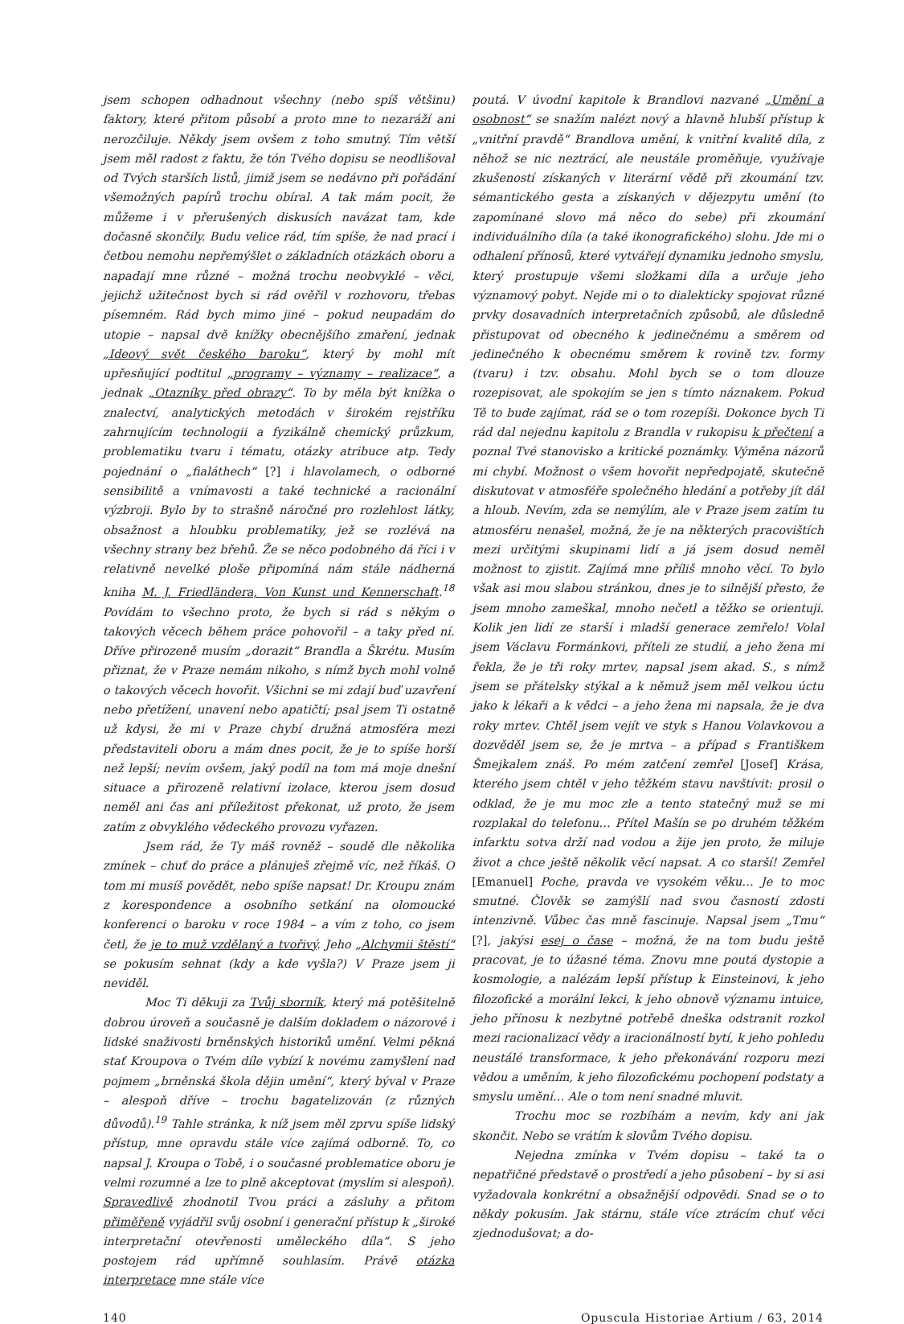jsem schopen odhadnout všechny (nebo spíš většinu) faktory, které přitom působí a proto mne to nezaráží ani nerozčiluje. Někdy jsem ovšem z toho smutný. Tím větší jsem měl radost z faktu, že tón Tvého dopisu se neodlišoval od Tvých starších listů, jimiž jsem se nedávno při pořádání všemožných papírů trochu obíral. A tak mám pocit, že můžeme i v přerušených diskusích navázat tam, kde dočasně skončily. Budu velice rád, tím spíše, že nad prací i četbou nemohu nepřemýšlet o základních otázkách oboru a napadají mne různé – možná trochu neobvyklé – věci, jejichž užitečnost bych si rád ověřil v rozhovoru, třebas písemném. Rád bych mimo jiné – pokud neupadám do utopie – napsal dvě knížky obecnějšího zmaření, jednak „Ideový svět českého baroku“, který by mohl mít upřesňující podtitul „programy – významy – realizace“, a jednak „Otazníky před obrazy“. To by měla být knížka o znalectví, analytických metodách v širokém rejstříku zahrnujícím technologii a fyzikálně chemický průzkum, problematiku tvaru i tématu, otázky atribuce atp. Tedy pojednání o „fialáthech“ [?] i hlavolamech, o odborné sensibilitě a vnímavosti a také technické a racionální výzbroji. Bylo by to strašně náročné pro rozlehlost látky, obsažnost a hloubku problematiky, jež se rozlévá na všechny strany bez břehů. Že se něco podobného dá říci i v relativně nevelké ploše připomíná nám stále nádherná kniha M. J. Friedländera, Von Kunst und Kennerschaft.<sup>18</sup> Povídám to všechno proto, že bych si rád s někým o takových věcech během práce pohovořil – a taky před ní. Dříve přirozeně musím „dorazit“ Brandla a Škrétu. Musím přiznat, že v Praze nemám nikoho, s nímž bych mohl volně o takových věcech hovořit. Všichni se mi zdají buď uzavření nebo přetížení, unavení nebo apatičtí; psal jsem Ti ostatně už kdysi, že mi v Praze chybí družná atmosféra mezi představiteli oboru a mám dnes pocit, že je to spíše horší než lepší; nevím ovšem, jaký podíl na tom má moje dnešní situace a přirozeně relativní izolace, kterou jsem dosud neměl ani čas ani příležitost překonat, už proto, že jsem zatím z obvyklého vědeckého provozu vyřazen.
Jsem rád, že Ty máš rovněž – soudě dle několika zmínek – chuť do práce a plánuješ zřejmě víc, než říkáš. O tom mi musíš povědět, nebo spíše napsat! Dr. Kroupu znám z korespondence a osobního setkání na olomoucké konferenci o baroku v roce 1984 – a vím z toho, co jsem četl, že je to muž vzdělaný a tvořivý. Jeho „Alchymii štěstí“ se pokusím sehnat (kdy a kde vyšla?) V Praze jsem ji neviděl.
Moc Ti děkuji za Tvůj sborník, který má potěšitelně dobrou úroveň a současně je dalším dokladem o názorové i lidské snaživosti brněnských historiků umění. Velmi pěkná stať Kroupova o Tvém díle vybízí k novému zamyšlení nad pojmem „brněnská škola dějin umění“, který býval v Praze – alespoň dříve – trochu bagatelizován (z různých důvodů).<sup>19</sup> Tahle stránka, k níž jsem měl zprvu spíše lidský přístup, mne opravdu stále více zajímá odborně. To, co napsal J. Kroupa o Tobě, i o současné problematice oboru je velmi rozumné a lze to plně akceptovat (myslím si alespoň). Spravedlivě zhodnotil Tvou práci a zásluhy a přitom přiměřeně vyjádřil svůj osobní i generační přístup k „široké interpretační otevřenosti uměleckého díla“. S jeho postojem rád upřímně souhlasím. Právě otázka interpretace mne stále více
poutá. V úvodní kapitole k Brandlovi nazvané „Umění a osobnost“ se snažím nalézt nový a hlavně hlubší přístup k „vnitřní pravdě“ Brandlova umění, k vnitřní kvalitě díla, z něhož se nic neztrácí, ale neustále proměňuje, využívaje zkušeností získaných v literární vědě při zkoumání tzv. sémantického gesta a získaných v dějezpytu umění (to zapomínané slovo má něco do sebe) při zkoumání individuálního díla (a také ikonografického) slohu. Jde mi o odhalení přínosů, které vytvářejí dynamiku jednoho smyslu, který prostupuje všemi složkami díla a určuje jeho významový pobyt. Nejde mi o to dialekticky spojovat různé prvky dosavadních interpretačních způsobů, ale důsledně přistupovat od obecného k jedinečnému a směrem od jedinečného k obecnému směrem k rovině tzv. formy (tvaru) i tzv. obsahu. Mohl bych se o tom dlouze rozepisovat, ale spokojím se jen s tímto náznakem. Pokud Tě to bude zajímat, rád se o tom rozepíši. Dokonce bych Ti rád dal nejednu kapitolu z Brandla v rukopisu k přečtení a poznal Tvé stanovisko a kritické poznámky. Výměna názorů mi chybí. Možnost o všem hovořit nepředpojatě, skutečně diskutovat v atmosféře společného hledání a potřeby jít dál a hloub. Nevím, zda se nemýlím, ale v Praze jsem zatím tu atmosféru nenašel, možná, že je na některých pracovištích mezi určitými skupinami lidí a já jsem dosud neměl možnost to zjistit. Zajímá mne příliš mnoho věcí. To bylo však asi mou slabou stránkou, dnes je to silnější přesto, že jsem mnoho zameškal, mnoho nečetl a těžko se orientuji. Kolik jen lidí ze starší i mladší generace zemřelo! Volal jsem Václavu Formánkovi, příteli ze studií, a jeho žena mi řekla, že je tři roky mrtev, napsal jsem akad. S., s nímž jsem se přátelsky stýkal a k němuž jsem měl velkou úctu jako k lékaři a k vědci – a jeho žena mi napsala, že je dva roky mrtev. Chtěl jsem vejít ve styk s Hanou Volavkovou a dozvěděl jsem se, že je mrtva – a případ s Františkem Šmejkalem znáš. Po mém zatčení zemřel [Josef] Krása, kterého jsem chtěl v jeho těžkém stavu navštívit: prosil o odklad, že je mu moc zle a tento statečný muž se mi rozplakal do telefonu… Přítel Mašín se po druhém těžkém infarktu sotva drží nad vodou a žije jen proto, že miluje život a chce ještě několik věcí napsat. A co starší! Zemřel [Emanuel] Poche, pravda ve vysokém věku… Je to moc smutné. Člověk se zamýšlí nad svou časností zdosti intenzivně. Vůbec čas mně fascinuje. Napsal jsem „Tmu“ [?], jakýsi esej o čase – možná, že na tom budu ještě pracovat, je to úžasné téma. Znovu mne poutá dystopie a kosmologie, a nalézám lepší přístup k Einsteinovi, k jeho filozofické a morální lekci, k jeho obnově významu intuice, jeho přínosu k nezbytné potřebě dneška odstranit rozkol mezi racionalizací vědy a iracionálností bytí, k jeho pohledu neustálé transformace, k jeho překonávání rozporu mezi vědou a uměním, k jeho filozofickému pochopení podstaty a smyslu umění… Ale o tom není snadné mluvit.
Trochu moc se rozbíhám a nevím, kdy ani jak skončit. Nebo se vrátím k slovům Tvého dopisu.
Nejedna zmínka v Tvém dopisu – také ta o nepatřičné představě o prostředí a jeho působení – by si asi vyžadovala konkrétní a obsažnější odpovědi. Snad se o to někdy pokusím. Jak stárnu, stále více ztrácím chuť věci zjednodušovat; a do-
140 Opuscula Historiae Artium / 63, 2014